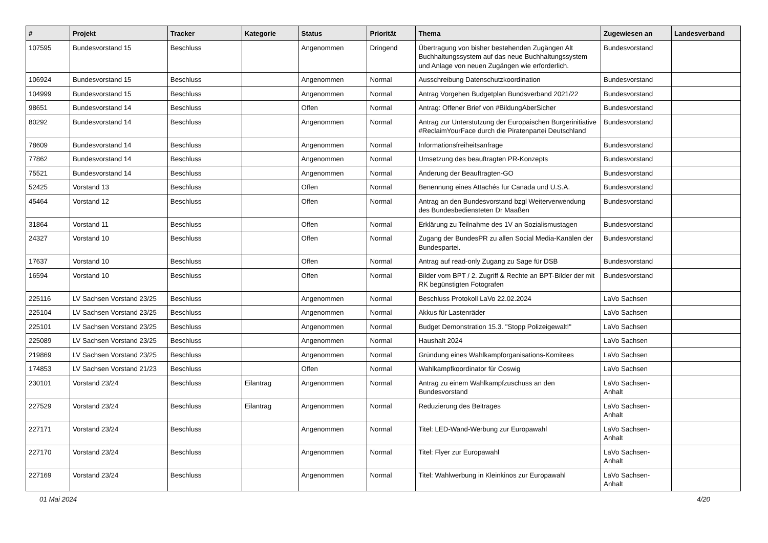| # | Projekt | Tracker | Kategorie | Status | Priorität | Thema | Zugewiesen an | Landesverband |
| --- | --- | --- | --- | --- | --- | --- | --- | --- |
| 107595 | Bundesvorstand 15 | Beschluss | | Angenommen | Dringend | Übertragung von bisher bestehenden Zugängen Alt Buchhaltungssystem auf das neue Buchhaltungssystem und Anlage von neuen Zugängen wie erforderlich. | Bundesvorstand | |
| 106924 | Bundesvorstand 15 | Beschluss | | Angenommen | Normal | Ausschreibung Datenschutzkoordination | Bundesvorstand | |
| 104999 | Bundesvorstand 15 | Beschluss | | Angenommen | Normal | Antrag Vorgehen Budgetplan Bundsverband 2021/22 | Bundesvorstand | |
| 98651 | Bundesvorstand 14 | Beschluss | | Offen | Normal | Antrag: Offener Brief von #BildungAberSicher | Bundesvorstand | |
| 80292 | Bundesvorstand 14 | Beschluss | | Angenommen | Normal | Antrag zur Unterstützung der Europäischen Bürgerinitiative #ReclaimYourFace durch die Piratenpartei Deutschland | Bundesvorstand | |
| 78609 | Bundesvorstand 14 | Beschluss | | Angenommen | Normal | Informationsfreiheitsanfrage | Bundesvorstand | |
| 77862 | Bundesvorstand 14 | Beschluss | | Angenommen | Normal | Umsetzung des beauftragten PR-Konzepts | Bundesvorstand | |
| 75521 | Bundesvorstand 14 | Beschluss | | Angenommen | Normal | Änderung der Beauftragten-GO | Bundesvorstand | |
| 52425 | Vorstand 13 | Beschluss | | Offen | Normal | Benennung eines Attachés für Canada und U.S.A. | Bundesvorstand | |
| 45464 | Vorstand 12 | Beschluss | | Offen | Normal | Antrag an den Bundesvorstand bzgl Weiterverwendung des Bundesbediensteten Dr Maaßen | Bundesvorstand | |
| 31864 | Vorstand 11 | Beschluss | | Offen | Normal | Erklärung zu Teilnahme des 1V an Sozialismustagen | Bundesvorstand | |
| 24327 | Vorstand 10 | Beschluss | | Offen | Normal | Zugang der BundesPR zu allen Social Media-Kanälen der Bundespartei. | Bundesvorstand | |
| 17637 | Vorstand 10 | Beschluss | | Offen | Normal | Antrag auf read-only Zugang zu Sage für DSB | Bundesvorstand | |
| 16594 | Vorstand 10 | Beschluss | | Offen | Normal | Bilder vom BPT / 2. Zugriff & Rechte an BPT-Bilder der mit RK begünstigten Fotografen | Bundesvorstand | |
| 225116 | LV Sachsen Vorstand 23/25 | Beschluss | | Angenommen | Normal | Beschluss Protokoll LaVo 22.02.2024 | LaVo Sachsen | |
| 225104 | LV Sachsen Vorstand 23/25 | Beschluss | | Angenommen | Normal | Akkus für Lastenräder | LaVo Sachsen | |
| 225101 | LV Sachsen Vorstand 23/25 | Beschluss | | Angenommen | Normal | Budget Demonstration 15.3. "Stopp Polizeigewalt!" | LaVo Sachsen | |
| 225089 | LV Sachsen Vorstand 23/25 | Beschluss | | Angenommen | Normal | Haushalt 2024 | LaVo Sachsen | |
| 219869 | LV Sachsen Vorstand 23/25 | Beschluss | | Angenommen | Normal | Gründung eines Wahlkampforganisations-Komitees | LaVo Sachsen | |
| 174853 | LV Sachsen Vorstand 21/23 | Beschluss | | Offen | Normal | Wahlkampfkoordinator für Coswig | LaVo Sachsen | |
| 230101 | Vorstand 23/24 | Beschluss | Eilantrag | Angenommen | Normal | Antrag zu einem Wahlkampfzuschuss an den Bundesvorstand | LaVo Sachsen-Anhalt | |
| 227529 | Vorstand 23/24 | Beschluss | Eilantrag | Angenommen | Normal | Reduzierung des Beitrages | LaVo Sachsen-Anhalt | |
| 227171 | Vorstand 23/24 | Beschluss | | Angenommen | Normal | Titel: LED-Wand-Werbung zur Europawahl | LaVo Sachsen-Anhalt | |
| 227170 | Vorstand 23/24 | Beschluss | | Angenommen | Normal | Titel: Flyer zur Europawahl | LaVo Sachsen-Anhalt | |
| 227169 | Vorstand 23/24 | Beschluss | | Angenommen | Normal | Titel: Wahlwerbung in Kleinkinos zur Europawahl | LaVo Sachsen-Anhalt | |
01 Mai 2024 4/20